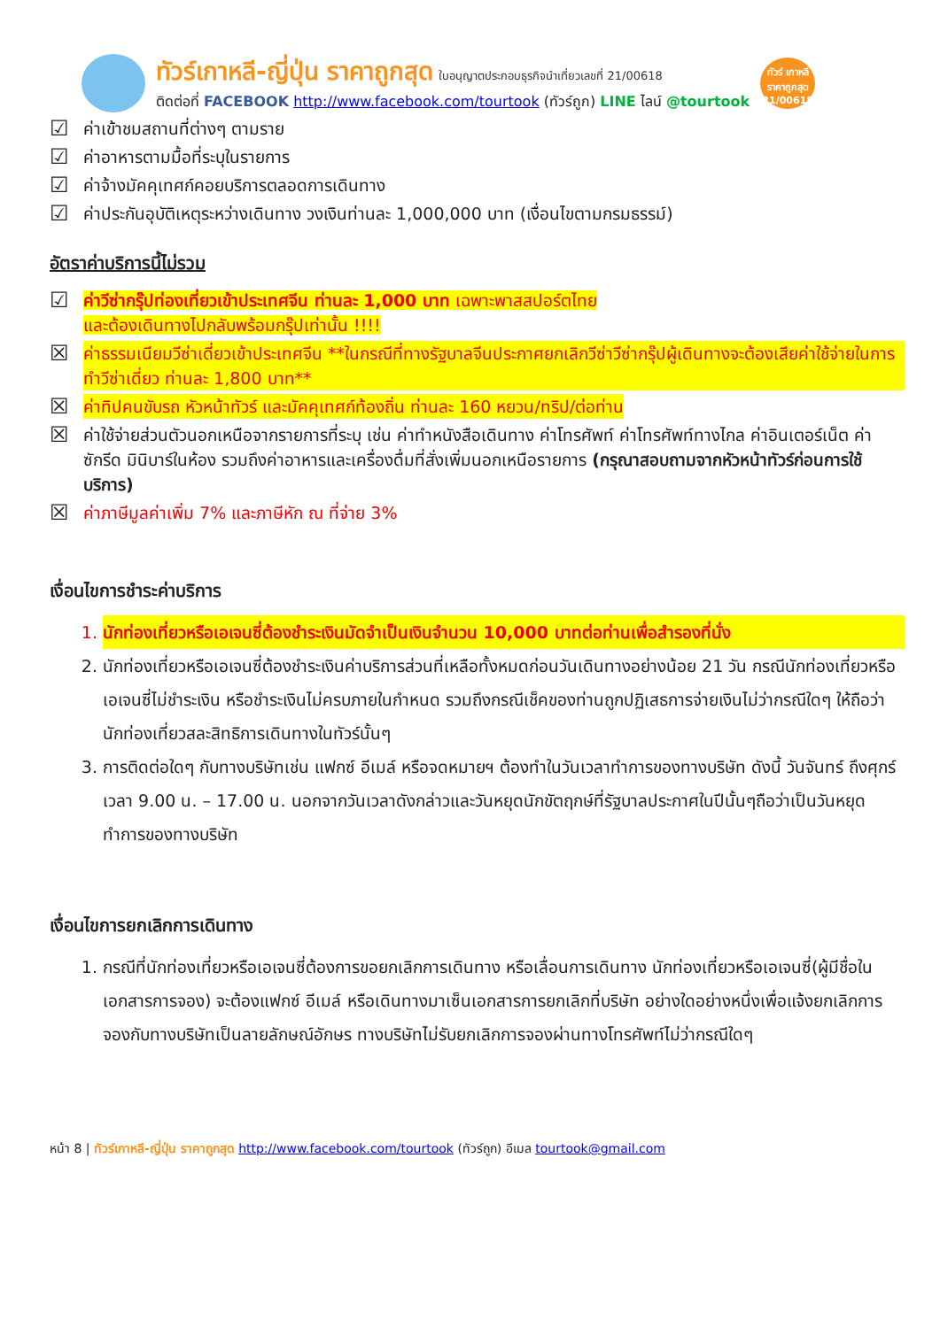ทัวร์เกาหลี-ญี่ปุ่น ราคาถูกสุด ใบอนุญาตประกอบธุรกิจนำเที่ยวเลขที่ 21/00618
ติดต่อที่ FACEBOOK http://www.facebook.com/tourtook (ทัวร์ถูก) LINE ไลน์ @tourtook
ทัวร์ เกาหลี ราคาถูกสุด 21/00618
☑ ค่าเข้าชมสถานที่ต่างๆ ตามราย
☑ ค่าอาหารตามมื้อที่ระบุในรายการ
☑ ค่าจ้างมัคคุเทศก์คอยบริการตลอดการเดินทาง
☑ ค่าประกันอุบัติเหตุระหว่างเดินทาง วงเงินท่านละ 1,000,000 บาท (เงื่อนไขตามกรมธรรม์)
อัตราค่าบริการนี้ไม่รวม
☑ ค่าวีซ่ากรุ๊ปท่องเที่ยวเข้าประเทศจีน ท่านละ 1,000 บาท เฉพาะพาสสปอร์ตไทย
และต้องเดินทางไปกลับพร้อมกรุ๊ปเท่านั้น !!!!
☒ ค่าธรรมเนียมวีซ่าเดี่ยวเข้าประเทศจีน **ในกรณีที่ทางรัฐบาลจีนประกาศยกเลิกวีซ่าวีซ่ากรุ๊ปผู้เดินทางจะต้องเสียค่าใช้จ่ายในการทำวีซ่าเดี่ยว ท่านละ 1,800 บาท**
☒ ค่าทิปคนขับรถ หัวหน้าทัวร์ และมัคคุเทศก์ท้องถิ่น ท่านละ 160 หยวน/ทริป/ต่อท่าน
☒ ค่าใช้จ่ายส่วนตัวนอกเหนือจากรายการที่ระบุ เช่น ค่าทำหนังสือเดินทาง ค่าโทรศัพท์ ค่าโทรศัพท์ทางไกล ค่าอินเตอร์เน็ต ค่าซักรีด มินิบาร์ในห้อง รวมถึงค่าอาหารและเครื่องดื่มที่สั่งเพิ่มนอกเหนือรายการ (กรุณาสอบถามจากหัวหน้าทัวร์ก่อนการใช้บริการ)
☒ ค่าภาษีมูลค่าเพิ่ม 7% และภาษีหัก ณ ที่จ่าย 3%
เงื่อนไขการชำระค่าบริการ
1. นักท่องเที่ยวหรือเอเจนซี่ต้องชำระเงินมัดจำเป็นเงินจำนวน 10,000 บาทต่อท่านเพื่อสำรองที่นั่ง
2. นักท่องเที่ยวหรือเอเจนซี่ต้องชำระเงินค่าบริการส่วนที่เหลือทั้งหมดก่อนวันเดินทางอย่างน้อย 21 วัน กรณีนักท่องเที่ยวหรือเอเจนซี่ไม่ชำระเงิน หรือชำระเงินไม่ครบภายในกำหนด รวมถึงกรณีเช็คของท่านถูกปฏิเสธการจ่ายเงินไม่ว่ากรณีใดๆ ให้ถือว่านักท่องเที่ยวสละสิทธิการเดินทางในทัวร์นั้นๆ
3. การติดต่อใดๆ กับทางบริษัทเช่น แฟกซ์ อีเมล์ หรือจดหมายฯ ต้องทำในวันเวลาทำการของทางบริษัท ดังนี้ วันจันทร์ ถึงศุกร์ เวลา 9.00 น. – 17.00 น. นอกจากวันเวลาดังกล่าวและวันหยุดนักขัตฤกษ์ที่รัฐบาลประกาศในปีนั้นๆถือว่าเป็นวันหยุดทำการของทางบริษัท
เงื่อนไขการยกเลิกการเดินทาง
1. กรณีที่นักท่องเที่ยวหรือเอเจนซี่ต้องการขอยกเลิกการเดินทาง หรือเลื่อนการเดินทาง นักท่องเที่ยวหรือเอเจนซี่(ผู้มีชื่อในเอกสารการจอง) จะต้องแฟกซ์ อีเมล์ หรือเดินทางมาเซ็นเอกสารการยกเลิกที่บริษัท อย่างใดอย่างหนึ่งเพื่อแจ้งยกเลิกการจองกับทางบริษัทเป็นลายลักษณ์อักษร ทางบริษัทไม่รับยกเลิกการจองผ่านทางโทรศัพท์ไม่ว่ากรณีใดๆ
หน้า 8 | ทัวร์เกาหลี-ญี่ปุ่น ราคาถูกสุด http://www.facebook.com/tourtook (ทัวร์ถูก) อีเมล tourtook@gmail.com